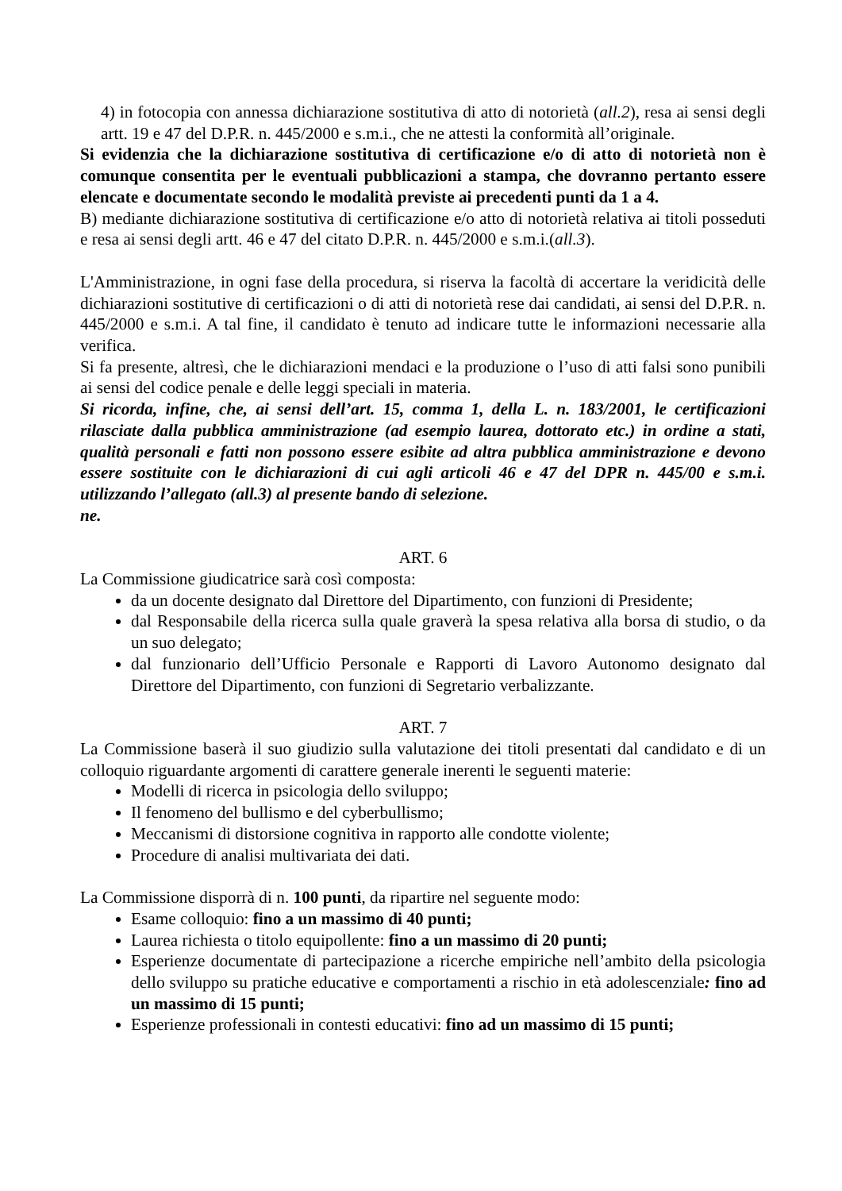4) in fotocopia con annessa dichiarazione sostitutiva di atto di notorietà (all.2), resa ai sensi degli artt. 19 e 47 del D.P.R. n. 445/2000 e s.m.i., che ne attesti la conformità all’originale.
Si evidenzia che la dichiarazione sostitutiva di certificazione e/o di atto di notorietà non è comunque consentita per le eventuali pubblicazioni a stampa, che dovranno pertanto essere elencate e documentate secondo le modalità previste ai precedenti punti da 1 a 4.
B) mediante dichiarazione sostitutiva di certificazione e/o atto di notorietà relativa ai titoli posseduti e resa ai sensi degli artt. 46 e 47 del citato D.P.R. n. 445/2000 e s.m.i.(all.3).
L'Amministrazione, in ogni fase della procedura, si riserva la facoltà di accertare la veridicità delle dichiarazioni sostitutive di certificazioni o di atti di notorietà rese dai candidati, ai sensi del D.P.R. n. 445/2000 e s.m.i. A tal fine, il candidato è tenuto ad indicare tutte le informazioni necessarie alla verifica.
Si fa presente, altresì, che le dichiarazioni mendaci e la produzione o l’uso di atti falsi sono punibili ai sensi del codice penale e delle leggi speciali in materia.
Si ricorda, infine, che, ai sensi dell’art. 15, comma 1, della L. n. 183/2001, le certificazioni rilasciate dalla pubblica amministrazione (ad esempio laurea, dottorato etc.) in ordine a stati, qualità personali e fatti non possono essere esibite ad altra pubblica amministrazione e devono essere sostituite con le dichiarazioni di cui agli articoli 46 e 47 del DPR n. 445/00 e s.m.i. utilizzando l’allegato (all.3) al presente bando di selezione.
ne.
ART. 6
La Commissione giudicatrice sarà così composta:
da un docente designato dal Direttore del Dipartimento, con funzioni di Presidente;
dal Responsabile della ricerca sulla quale graverà la spesa relativa alla borsa di studio, o da un suo delegato;
dal funzionario dell’Ufficio Personale e Rapporti di Lavoro Autonomo designato dal Direttore del Dipartimento, con funzioni di Segretario verbalizzante.
ART. 7
La Commissione baserà il suo giudizio sulla valutazione dei titoli presentati dal candidato e di un colloquio riguardante argomenti di carattere generale inerenti le seguenti materie:
Modelli di ricerca in psicologia dello sviluppo;
Il fenomeno del bullismo e del cyberbullismo;
Meccanismi di distorsione cognitiva in rapporto alle condotte violente;
Procedure di analisi multivariata dei dati.
La Commissione disporrà di n. 100 punti, da ripartire nel seguente modo:
Esame colloquio: fino a un massimo di 40 punti;
Laurea richiesta o titolo equipollente: fino a un massimo di 20 punti;
Esperienze documentate di partecipazione a ricerche empiriche nell’ambito della psicologia dello sviluppo su pratiche educative e comportamenti a rischio in età adolescenziale: fino ad un massimo di 15 punti;
Esperienze professionali in contesti educativi: fino ad un massimo di 15 punti;